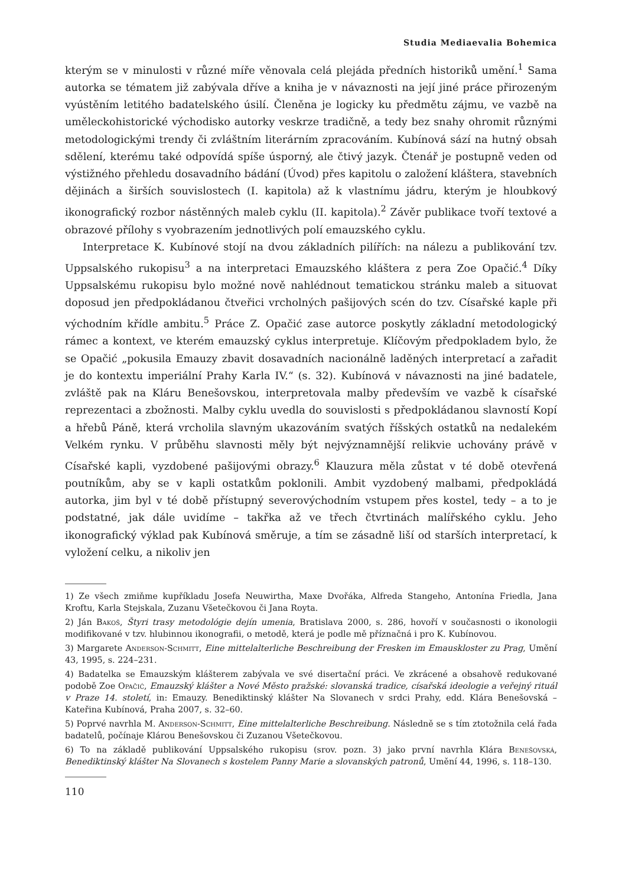Studia Mediaevalia Bohemica
kterým se v minulosti v různé míře věnovala celá plejáda předních historiků umění.<sup>1</sup> Sama autorka se tématem již zabývala dříve a kniha je v návaznosti na její jiné práce přirozeným vyústěním letitého badatelského úsilí. Členěna je logicky ku předmětu zájmu, ve vazbě na uměleckohistorické východisko autorky veskrze tradičně, a tedy bez snahy ohromit různými metodologickými trendy či zvláštním literárním zpracováním. Kubínová sází na hutný obsah sdělení, kterému také odpovídá spíše úsporný, ale čtivý jazyk. Čtenář je postupně veden od výstižného přehledu dosavadního bádání (Úvod) přes kapitolu o založení kláštera, stavebních dějinách a širších souvislostech (I. kapitola) až k vlastnímu jádru, kterým je hloubkový ikonografický rozbor nástěnných maleb cyklu (II. kapitola).<sup>2</sup> Závěr publikace tvoří textové a obrazové přílohy s vyobrazením jednotlivých polí emauzského cyklu.
Interpretace K. Kubínové stojí na dvou základních pilířích: na nálezu a publikování tzv. Uppsalského rukopisu<sup>3</sup> a na interpretaci Emauzského kláštera z pera Zoe Opačić.<sup>4</sup> Díky Uppsalskému rukopisu bylo možné nově nahlédnout tematickou stránku maleb a situovat doposud jen předpokládanou čtveřici vrcholných pašijových scén do tzv. Císařské kaple při východním křídle ambitu.<sup>5</sup> Práce Z. Opačić zase autorce poskytly základní metodologický rámec a kontext, ve kterém emauzský cyklus interpretuje. Klíčovým předpokladem bylo, že se Opačić „pokusila Emauzy zbavit dosavadních nacionálně laděných interpretací a zařadit je do kontextu imperiální Prahy Karla IV.“ (s. 32). Kubínová v návaznosti na jiné badatele, zvláště pak na Kláru Benešovskou, interpretovala malby především ve vazbě k císařské reprezentaci a zbožnosti. Malby cyklu uvedla do souvislosti s předpokládanou slavností Kopí a hřebů Páně, která vrcholila slavným ukazováním svatých říšských ostatků na nedalekém Velkém rynku. V průběhu slavnosti měly být nejvýznamnější relikvie uchovány právě v Císařské kapli, vyzdobené pašijovými obrazy.<sup>6</sup> Klauzura měla zůstat v té době otevřená poutníkům, aby se v kapli ostatkům poklonili. Ambit vyzdobený malbami, předpokládá autorka, jim byl v té době přístupný severovýchodním vstupem přes kostel, tedy – a to je podstatné, jak dále uvidíme – takřka až ve třech čtvrtinách malířského cyklu. Jeho ikonografický výklad pak Kubínová směruje, a tím se zásadně liší od starších interpretací, k vyložení celku, a nikoliv jen
1) Ze všech zmiňme kupříkladu Josefa Neuwirtha, Maxe Dvořáka, Alfreda Stangeho, Antonína Friedla, Jana Kroftu, Karla Stejskala, Zuzanu Všetečkovou či Jana Royta.
2) Ján Bakoš, Štyri trasy metodológie dejín umenia, Bratislava 2000, s. 286, hovoří v současnosti o ikonologii modifikované v tzv. hlubinnou ikonografii, o metodě, která je podle mě příznačná i pro K. Kubínovou.
3) Margarete Anderson-Schmitt, Eine mittelalterliche Beschreibung der Fresken im Emauskloster zu Prag, Umění 43, 1995, s. 224–231.
4) Badatelka se Emauzským klášterem zabývala ve své disertační práci. Ve zkrácené a obsahově redukované podobě Zoe Opačić, Emauzský klášter a Nové Město pražské: slovanská tradice, císařská ideologie a veřejný rituál v Praze 14. století, in: Emauzy. Benediktinský klášter Na Slovanech v srdci Prahy, edd. Klára Benešovská – Kateřina Kubínová, Praha 2007, s. 32–60.
5) Poprvé navrhla M. Anderson-Schmitt, Eine mittelalterliche Beschreibung. Následně se s tím ztotožnila celá řada badatelů, počínaje Klárou Benešovskou či Zuzanou Všetečkovou.
6) To na základě publikování Uppsalského rukopisu (srov. pozn. 3) jako první navrhla Klára Benešovská, Benediktinský klášter Na Slovanech s kostelem Panny Marie a slovanských patronů, Umění 44, 1996, s. 118–130.
110